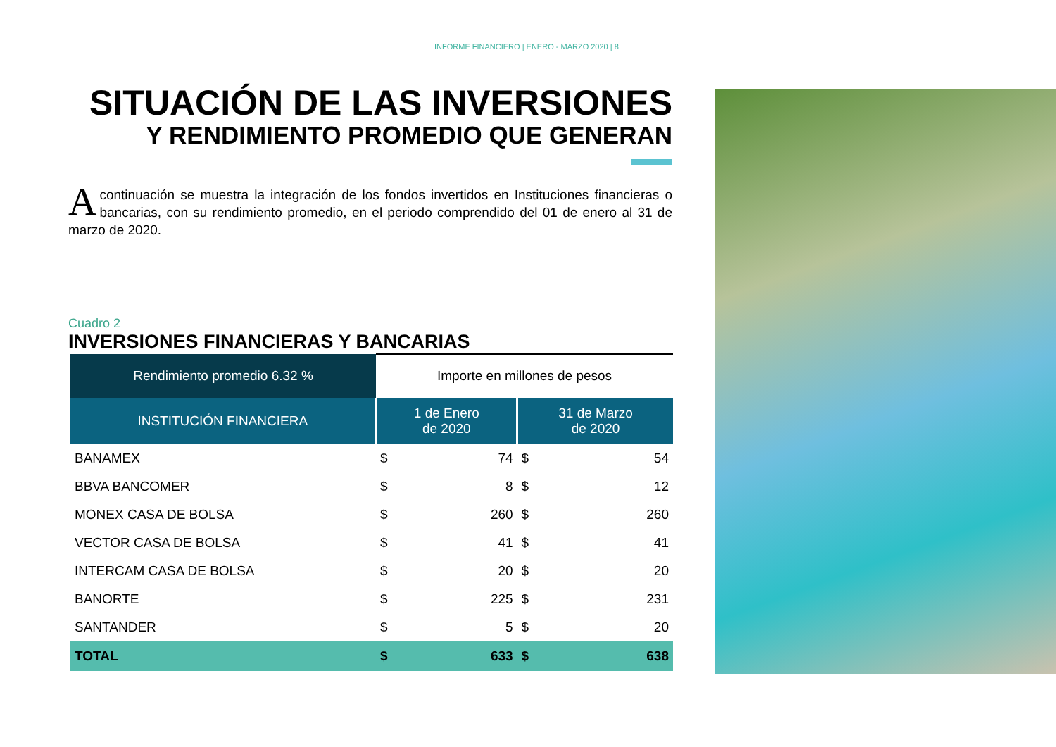INFORME FINANCIERO | ENERO - MARZO 2020 | 8
SITUACIÓN DE LAS INVERSIONES
Y RENDIMIENTO PROMEDIO QUE GENERAN
A continuación se muestra la integración de los fondos invertidos en Instituciones financieras o bancarias, con su rendimiento promedio, en el periodo comprendido del 01 de enero al 31 de marzo de 2020.
Cuadro 2
INVERSIONES FINANCIERAS Y BANCARIAS
| Rendimiento promedio 6.32 % | Importe en millones de pesos | | | |
| --- | --- | --- | --- | --- |
| INSTITUCIÓN FINANCIERA | 1 de Enero de 2020 | | 31 de Marzo de 2020 | |
| BANAMEX | $ | 74 | $ | 54 |
| BBVA BANCOMER | $ | 8 | $ | 12 |
| MONEX CASA DE BOLSA | $ | 260 | $ | 260 |
| VECTOR CASA DE BOLSA | $ | 41 | $ | 41 |
| INTERCAM CASA DE BOLSA | $ | 20 | $ | 20 |
| BANORTE | $ | 225 | $ | 231 |
| SANTANDER | $ | 5 | $ | 20 |
| TOTAL | $ | 633 | $ | 638 |